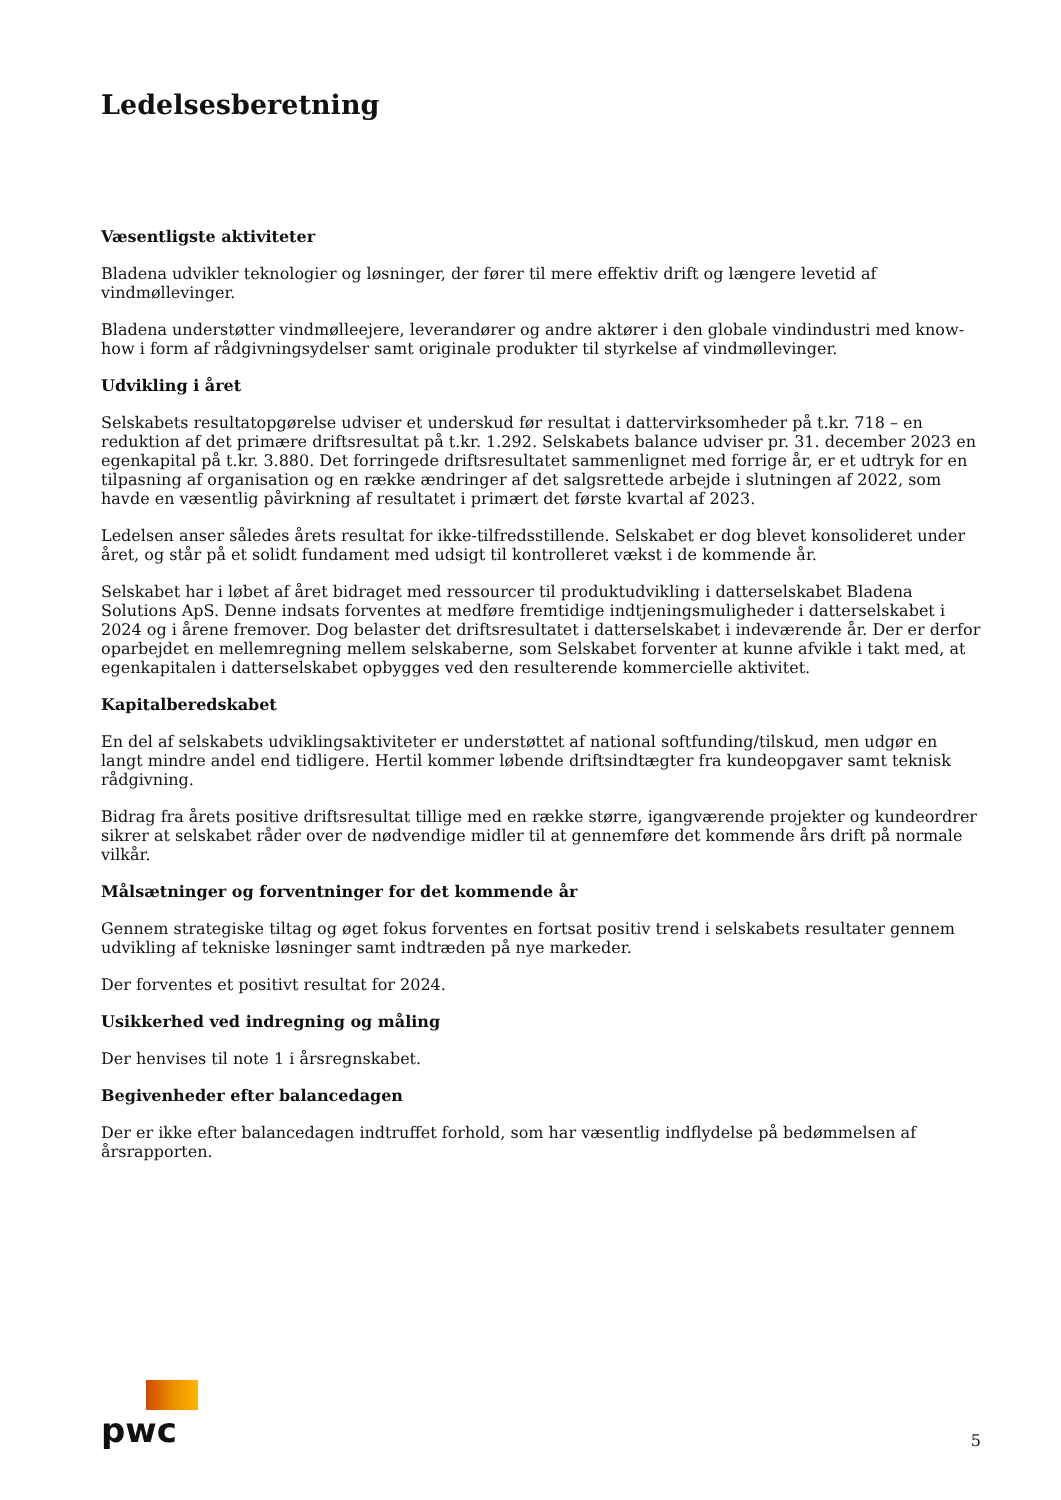Ledelsesberetning
Væsentligste aktiviteter
Bladena udvikler teknologier og løsninger, der fører til mere effektiv drift og længere levetid af vindmøllevinger.
Bladena understøtter vindmølleejere, leverandører og andre aktører i den globale vindindustri med know-how i form af rådgivningsydelser samt originale produkter til styrkelse af vindmøllevinger.
Udvikling i året
Selskabets resultatopgørelse udviser et underskud før resultat i dattervirksomheder på t.kr. 718 – en reduktion af det primære driftsresultat på t.kr. 1.292. Selskabets balance udviser pr. 31. december 2023 en egenkapital på t.kr. 3.880. Det forringede driftsresultatet sammenlignet med forrige år, er et udtryk for en tilpasning af organisation og en række ændringer af det salgsrettede arbejde i slutningen af 2022, som havde en væsentlig påvirkning af resultatet i primært det første kvartal af 2023.
Ledelsen anser således årets resultat for ikke-tilfredsstillende. Selskabet er dog blevet konsolideret under året, og står på et solidt fundament med udsigt til kontrolleret vækst i de kommende år.
Selskabet har i løbet af året bidraget med ressourcer til produktudvikling i datterselskabet Bladena Solutions ApS. Denne indsats forventes at medføre fremtidige indtjeningsmuligheder i datterselskabet i 2024 og i årene fremover. Dog belaster det driftsresultatet i datterselskabet i indeværende år. Der er derfor oparbejdet en mellemregning mellem selskaberne, som Selskabet forventer at kunne afvikle i takt med, at egenkapitalen i datterselskabet opbygges ved den resulterende kommercielle aktivitet.
Kapitalberedskabet
En del af selskabets udviklingsaktiviteter er understøttet af national softfunding/tilskud, men udgør en langt mindre andel end tidligere. Hertil kommer løbende driftsindtægter fra kundeopgaver samt teknisk rådgivning.
Bidrag fra årets positive driftsresultat tillige med en række større, igangværende projekter og kundeordrer sikrer at selskabet råder over de nødvendige midler til at gennemføre det kommende års drift på normale vilkår.
Målsætninger og forventninger for det kommende år
Gennem strategiske tiltag og øget fokus forventes en fortsat positiv trend i selskabets resultater gennem udvikling af tekniske løsninger samt indtræden på nye markeder.
Der forventes et positivt resultat for 2024.
Usikkerhed ved indregning og måling
Der henvises til note 1 i årsregnskabet.
Begivenheder efter balancedagen
Der er ikke efter balancedagen indtruffet forhold, som har væsentlig indflydelse på bedømmelsen af årsrapporten.
pwc
5